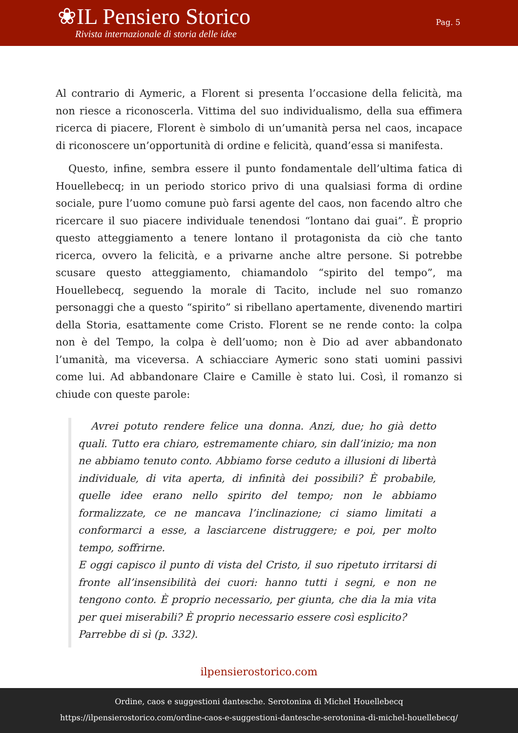❀IL Pensiero Storico
Rivista internazionale di storia delle idee
Pag. 5
Al contrario di Aymeric, a Florent si presenta l’occasione della felicità, ma non riesce a riconoscerla. Vittima del suo individualismo, della sua effimera ricerca di piacere, Florent è simbolo di un’umanità persa nel caos, incapace di riconoscere un’opportunità di ordine e felicità, quand’essa si manifesta.
Questo, infine, sembra essere il punto fondamentale dell’ultima fatica di Houellebecq; in un periodo storico privo di una qualsiasi forma di ordine sociale, pure l’uomo comune può farsi agente del caos, non facendo altro che ricercare il suo piacere individuale tenendosi “lontano dai guai”. È proprio questo atteggiamento a tenere lontano il protagonista da ciò che tanto ricerca, ovvero la felicità, e a privarne anche altre persone. Si potrebbe scusare questo atteggiamento, chiamandolo “spirito del tempo”, ma Houellebecq, seguendo la morale di Tacito, include nel suo romanzo personaggi che a questo “spirito” si ribellano apertamente, divenendo martiri della Storia, esattamente come Cristo. Florent se ne rende conto: la colpa non è del Tempo, la colpa è dell’uomo; non è Dio ad aver abbandonato l’umanità, ma viceversa. A schiacciare Aymeric sono stati uomini passivi come lui. Ad abbandonare Claire e Camille è stato lui. Così, il romanzo si chiude con queste parole:
Avrei potuto rendere felice una donna. Anzi, due; ho già detto quali. Tutto era chiaro, estremamente chiaro, sin dall’inizio; ma non ne abbiamo tenuto conto. Abbiamo forse ceduto a illusioni di libertà individuale, di vita aperta, di infinità dei possibili? È probabile, quelle idee erano nello spirito del tempo; non le abbiamo formalizzate, ce ne mancava l’inclinazione; ci siamo limitati a conformarci a esse, a lasciarcene distruggere; e poi, per molto tempo, soffrirne.
E oggi capisco il punto di vista del Cristo, il suo ripetuto irritarsi di fronte all’insensibilità dei cuori: hanno tutti i segni, e non ne tengono conto. È proprio necessario, per giunta, che dia la mia vita per quei miserabili? È proprio necessario essere così esplicito?
Parrebbe di sì (p. 332).
ilpensierostorico.com
Ordine, caos e suggestioni dantesche. Serotonina di Michel Houellebecq
https://ilpensierostorico.com/ordine-caos-e-suggestioni-dantesche-serotonina-di-michel-houellebecq/